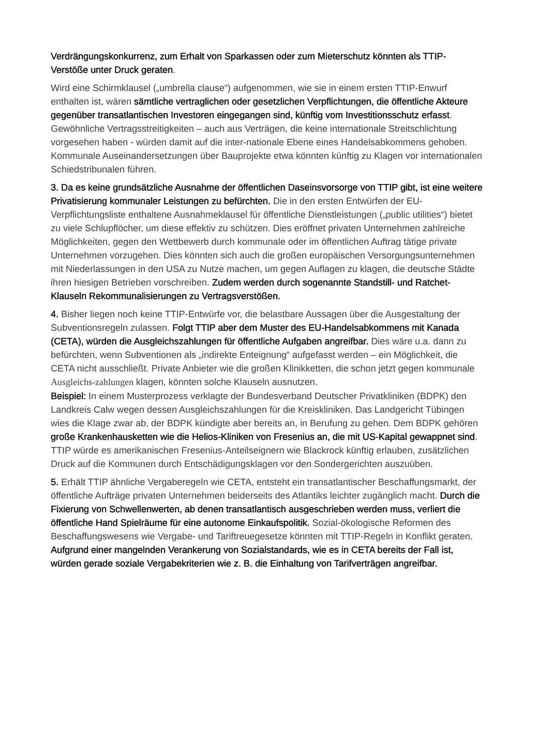Verdrängungskonkurrenz, zum Erhalt von Sparkassen oder zum Mieterschutz könnten als TTIP-Verstöße unter Druck geraten.
Wird eine Schirmklausel („umbrella clause“) aufgenommen, wie sie in einem ersten TTIP-Enwurf enthalten ist, wären sämtliche vertraglichen oder gesetzlichen Verpflichtungen, die öffentliche Akteure gegenüber transatlantischen Investoren eingegangen sind, künftig vom Investitionsschutz erfasst. Gewöhnliche Vertragsstreitigkeiten – auch aus Verträgen, die keine internationale Streitschlichtung vorgesehen haben - würden damit auf die inter-nationale Ebene eines Handelsabkommens gehoben. Kommunale Auseinandersetzungen über Bauprojekte etwa könnten künftig zu Klagen vor internationalen Schiedstribunalen führen.
3. Da es keine grundsätzliche Ausnahme der öffentlichen Daseinsvorsorge von TTIP gibt, ist eine weitere Privatisierung kommunaler Leistungen zu befürchten. Die in den ersten Entwürfen der EU-Verpflichtungsliste enthaltene Ausnahmeklausel für öffentliche Dienstleistungen („public utilities“) bietet zu viele Schlupflöcher, um diese effektiv zu schützen. Dies eröffnet privaten Unternehmen zahlreiche Möglichkeiten, gegen den Wettbewerb durch kommunale oder im öffentlichen Auftrag tätige private Unternehmen vorzugehen. Dies könnten sich auch die großen europäischen Versorgungsunternehmen mit Niederlassungen in den USA zu Nutze machen, um gegen Auflagen zu klagen, die deutsche Städte ihren hiesigen Betrieben vorschreiben. Zudem werden durch sogenannte Standstill- und Ratchet-Klauseln Rekommunalisierungen zu Vertragsverstößen.
4. Bisher liegen noch keine TTIP-Entwürfe vor, die belastbare Aussagen über die Ausgestaltung der Subventionsregeln zulassen. Folgt TTIP aber dem Muster des EU-Handelsabkommens mit Kanada (CETA), würden die Ausgleichszahlungen für öffentliche Aufgaben angreifbar. Dies wäre u.a. dann zu befürchten, wenn Subventionen als „indirekte Enteignung“ aufgefasst werden – ein Möglichkeit, die CETA nicht ausschließt. Private Anbieter wie die großen Klinikketten, die schon jetzt gegen kommunale Ausgleichs-zahlungen klagen, könnten solche Klauseln ausnutzen.
Beispiel: In einem Musterprozess verklagte der Bundesverband Deutscher Privatkliniken (BDPK) den Landkreis Calw wegen dessen Ausgleichszahlungen für die Kreiskliniken. Das Landgericht Tübingen wies die Klage zwar ab, der BDPK kündigte aber bereits an, in Berufung zu gehen. Dem BDPK gehören große Krankenhausketten wie die Helios-Kliniken von Fresenius an, die mit US-Kapital gewappnet sind. TTIP würde es amerikanischen Fresenius-Anteilseignern wie Blackrock künftig erlauben, zusätzlichen Druck auf die Kommunen durch Entschädigungsklagen vor den Sondergerichten auszuüben.
5. Erhält TTIP ähnliche Vergaberegeln wie CETA, entsteht ein transatlantischer Beschaffungsmarkt, der öffentliche Aufträge privaten Unternehmen beiderseits des Atlantiks leichter zugänglich macht. Durch die Fixierung von Schwellenwerten, ab denen transatlantisch ausgeschrieben werden muss, verliert die öffentliche Hand Spielräume für eine autonome Einkaufspolitik. Sozial-ökologische Reformen des Beschaffungswesens wie Vergabe- und Tariftreuegesetze könnten mit TTIP-Regeln in Konflikt geraten.
Aufgrund einer mangelnden Verankerung von Sozialstandards, wie es in CETA bereits der Fall ist, würden gerade soziale Vergabekriterien wie z. B. die Einhaltung von Tarifverträgen angreifbar.